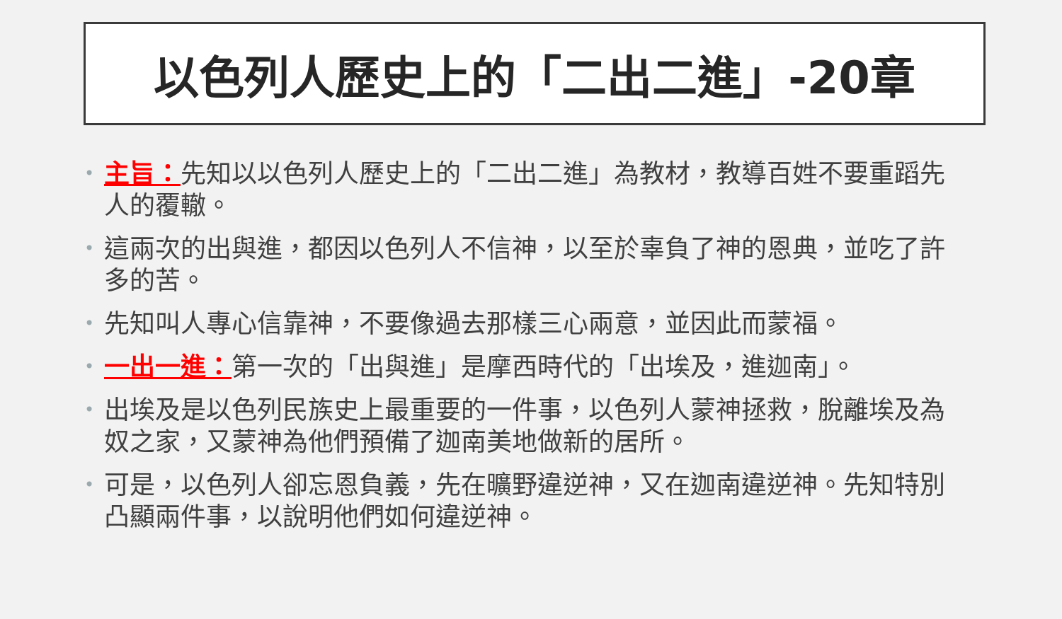以色列人歷史上的「二出二進」-20章
• 主旨：先知以以色列人歷史上的「二出二進」為教材，教導百姓不要重蹈先人的覆轍。
• 這兩次的出與進，都因以色列人不信神，以至於辜負了神的恩典，並吃了許多的苦。
• 先知叫人專心信靠神，不要像過去那樣三心兩意，並因此而蒙福。
• 一出一進：第一次的「出與進」是摩西時代的「出埃及，進迦南」。
• 出埃及是以色列民族史上最重要的一件事，以色列人蒙神拯救，脫離埃及為奴之家，又蒙神為他們預備了迦南美地做新的居所。
• 可是，以色列人卻忘恩負義，先在曠野違逆神，又在迦南違逆神。先知特別凸顯兩件事，以說明他們如何違逆神。